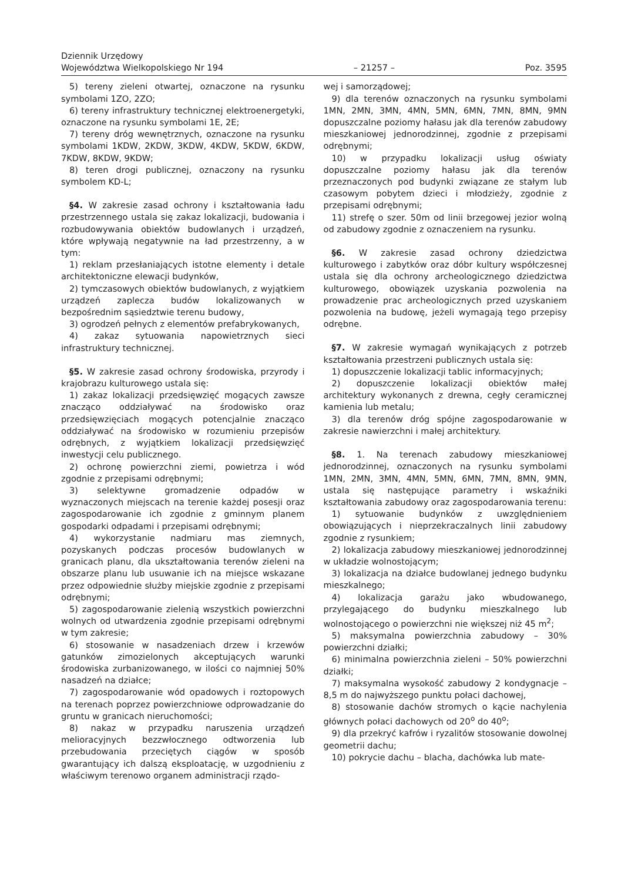Dziennik Urzędowy
Województwa Wielkopolskiego Nr 194
– 21257 –
Poz. 3595
5) tereny zieleni otwartej, oznaczone na rysunku symbolami 1ZO, 2ZO;
6) tereny infrastruktury technicznej elektroenergetyki, oznaczone na rysunku symbolami 1E, 2E;
7) tereny dróg wewnętrznych, oznaczone na rysunku symbolami 1KDW, 2KDW, 3KDW, 4KDW, 5KDW, 6KDW, 7KDW, 8KDW, 9KDW;
8) teren drogi publicznej, oznaczony na rysunku symbolem KD-L;
§4. W zakresie zasad ochrony i kształtowania ładu przestrzennego ustala się zakaz lokalizacji, budowania i rozbudowywania obiektów budowlanych i urządzeń, które wpływają negatywnie na ład przestrzenny, a w tym:
1) reklam przesłaniających istotne elementy i detale architektoniczne elewacji budynków,
2) tymczasowych obiektów budowlanych, z wyjątkiem urządzeń zaplecza budów lokalizowanych w bezpośrednim sąsiedztwie terenu budowy,
3) ogrodzeń pełnych z elementów prefabrykowanych,
4) zakaz sytuowania napowietrznych sieci infrastruktury technicznej.
§5. W zakresie zasad ochrony środowiska, przyrody i krajobrazu kulturowego ustala się:
1) zakaz lokalizacji przedsięwzięć mogących zawsze znacząco oddziaływać na środowisko oraz przedsięwzięciach mogących potencjalnie znacząco oddziaływać na środowisko w rozumieniu przepisów odrębnych, z wyjątkiem lokalizacji przedsięwzięć inwestycji celu publicznego.
2) ochronę powierzchni ziemi, powietrza i wód zgodnie z przepisami odrębnymi;
3) selektywne gromadzenie odpadów w wyznaczonych miejscach na terenie każdej posesji oraz zagospodarowanie ich zgodnie z gminnym planem gospodarki odpadami i przepisami odrębnymi;
4) wykorzystanie nadmiaru mas ziemnych, pozyskanych podczas procesów budowlanych w granicach planu, dla ukształtowania terenów zieleni na obszarze planu lub usuwanie ich na miejsce wskazane przez odpowiednie służby miejskie zgodnie z przepisami odrębnymi;
5) zagospodarowanie zielenią wszystkich powierzchni wolnych od utwardzenia zgodnie przepisami odrębnymi w tym zakresie;
6) stosowanie w nasadzeniach drzew i krzewów gatunków zimozielonych akceptujących warunki środowiska zurbanizowanego, w ilości co najmniej 50% nasadzeń na działce;
7) zagospodarowanie wód opadowych i roztopowych na terenach poprzez powierzchniowe odprowadzanie do gruntu w granicach nieruchomości;
8) nakaz w przypadku naruszenia urządzeń melioracyjnych bezzwłocznego odtworzenia lub przebudowania przeciętych ciągów w sposób gwarantujący ich dalszą eksploatację, w uzgodnieniu z właściwym terenowo organem administracji rządo-
wej i samorządowej;
9) dla terenów oznaczonych na rysunku symbolami 1MN, 2MN, 3MN, 4MN, 5MN, 6MN, 7MN, 8MN, 9MN dopuszczalne poziomy hałasu jak dla terenów zabudowy mieszkaniowej jednorodzinnej, zgodnie z przepisami odrębnymi;
10) w przypadku lokalizacji usług oświaty dopuszczalne poziomy hałasu jak dla terenów przeznaczonych pod budynki związane ze stałym lub czasowym pobytem dzieci i młodzieży, zgodnie z przepisami odrębnymi;
11) strefę o szer. 50m od linii brzegowej jezior wolną od zabudowy zgodnie z oznaczeniem na rysunku.
§6. W zakresie zasad ochrony dziedzictwa kulturowego i zabytków oraz dóbr kultury współczesnej ustala się dla ochrony archeologicznego dziedzictwa kulturowego, obowiązek uzyskania pozwolenia na prowadzenie prac archeologicznych przed uzyskaniem pozwolenia na budowę, jeżeli wymagają tego przepisy odrębne.
§7. W zakresie wymagań wynikających z potrzeb kształtowania przestrzeni publicznych ustala się:
1) dopuszczenie lokalizacji tablic informacyjnych;
2) dopuszczenie lokalizacji obiektów małej architektury wykonanych z drewna, cegły ceramicznej kamienia lub metalu;
3) dla terenów dróg spójne zagospodarowanie w zakresie nawierzchni i małej architektury.
§8. 1. Na terenach zabudowy mieszkaniowej jednorodzinnej, oznaczonych na rysunku symbolami 1MN, 2MN, 3MN, 4MN, 5MN, 6MN, 7MN, 8MN, 9MN, ustala się następujące parametry i wskaźniki kształtowania zabudowy oraz zagospodarowania terenu:
1) sytuowanie budynków z uwzględnieniem obowiązujących i nieprzekraczalnych linii zabudowy zgodnie z rysunkiem;
2) lokalizacja zabudowy mieszkaniowej jednorodzinnej w układzie wolnostojącym;
3) lokalizacja na działce budowlanej jednego budynku mieszkalnego;
4) lokalizacja garażu jako wbudowanego, przylegającego do budynku mieszkalnego lub wolnostojącego o powierzchni nie większej niż 45 m<sup>2</sup>;
5) maksymalna powierzchnia zabudowy – 30% powierzchni działki;
6) minimalna powierzchnia zieleni – 50% powierzchni działki;
7) maksymalna wysokość zabudowy 2 kondygnacje – 8,5 m do najwyższego punktu połaci dachowej,
8) stosowanie dachów stromych o kącie nachylenia głównych połaci dachowych od 20<sup>o</sup> do 40<sup>o</sup>;
9) dla przekryć kafrów i ryzalitów stosowanie dowolnej geometrii dachu;
10) pokrycie dachu – blacha, dachówka lub mate-